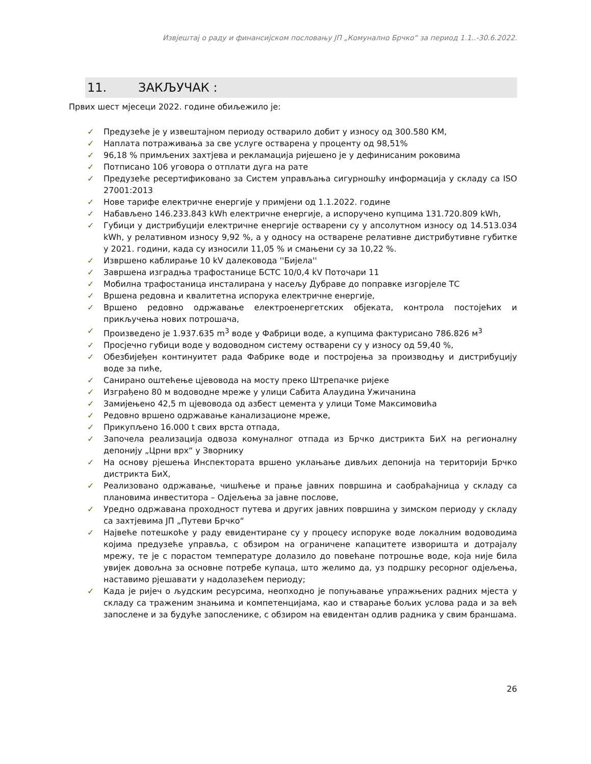Извјештај о раду и финансијском пословању ЈП „Комунално Брчко“ за период 1.1..-30.6.2022.
11. ЗАКЉУЧАК :
Првих шест мјесеци 2022. године обиљежило је:
✓ Предузеће је у извештајном периоду остварило добит у износу од 300.580 КМ,
✓ Наплата потраживања за све услуге остварена у проценту од 98,51%
✓ 96,18 % примљених захтјева и рекламација ријешено је у дефинисаним роковима
✓ Потписано 106 уговора о отплати дуга на рате
✓ Предузеће ресертификовано за Систем управљања сигурношћу информација у складу са ISO 27001:2013
✓ Нове тарифе електричне енергије у примјени од 1.1.2022. године
✓ Набављено 146.233.843 kWh електричне енергије, а испоручено купцима 131.720.809 kWh,
✓ Губици у дистрибуцији електричне енергије остварени су у апсолутном износу од 14.513.034 kWh, у релативном износу 9,92 %, а у односу на остварене релативне дистрибутивне губитке у 2021. години, када су износили 11,05 % и смањени су за 10,22 %.
✓ Извршено каблирање 10 kV далековода ''Бијела''
✓ Завршена изградња трафостанице БСТС 10/0,4 kV Поточари 11
✓ Мобилна трафостаница инсталирана у насељу Дубраве до поправке изгорјеле ТС
✓ Вршена редовна и квалитетна испорука електричне енергије,
✓ Вршено редовно одржавање електроенергетских објеката, контрола постојећих и прикључења нових потрошача,
✓ Произведено је 1.937.635 m<sup>3</sup> воде у Фабрици воде, а купцима фактурисано 786.826 м<sup>3</sup>
✓ Просјечно губици воде у водоводном систему остварени су у износу од 59,40 %,
✓ Обезбијеђен континуитет рада Фабрике воде и постројења за производњу и дистрибуцију воде за пиће,
✓ Санирано оштећење цјевовода на мосту преко Штрепачке ријеке
✓ Изграђено 80 м водоводне мреже у улици Сабита Алаудина Ужичанина
✓ Замијењено 42,5 m цјевовода од азбест цемента у улици Томе Максимовића
✓ Редовно вршено одржавање канализационе мреже,
✓ Прикупљено 16.000 t свих врста отпада,
✓ Започела реализација одвоза комуналног отпада из Брчко дистрикта БиХ на регионалну депонију „Црни врх“ у Зворнику
✓ На основу рјешења Инспектората вршено уклањање дивљих депонија на територији Брчко дистрикта БиХ,
✓ Реализовано одржавање, чишћење и прање јавних површина и саобраћајница у складу са плановима инвеститора – Одјељења за јавне послове,
✓ Уредно одржавана проходност путева и других јавних површина у зимском периоду у складу са захтјевима ЈП „Путеви Брчко“
✓ Највеће потешкоће у раду евидентиране су у процесу испоруке воде локалним водоводима којима предузеће управља, с обзиром на ограничене капацитете изворишта и дотрајалу мрежу, те је с порастом температуре долазило до повећане потрошње воде, која није била увијек довољна за основне потребе купаца, што желимо да, уз подршку ресорног одјељења, наставимо рјешавати у надолазећем периоду;
✓ Када је ријеч о људским ресурсима, неопходно је попуњавање упражњених радних мјеста у складу са траженим знањима и компетенцијама, као и стварање бољих услова рада и за већ запослене и за будуће запосленике, с обзиром на евидентан одлив радника у свим браншама.
26